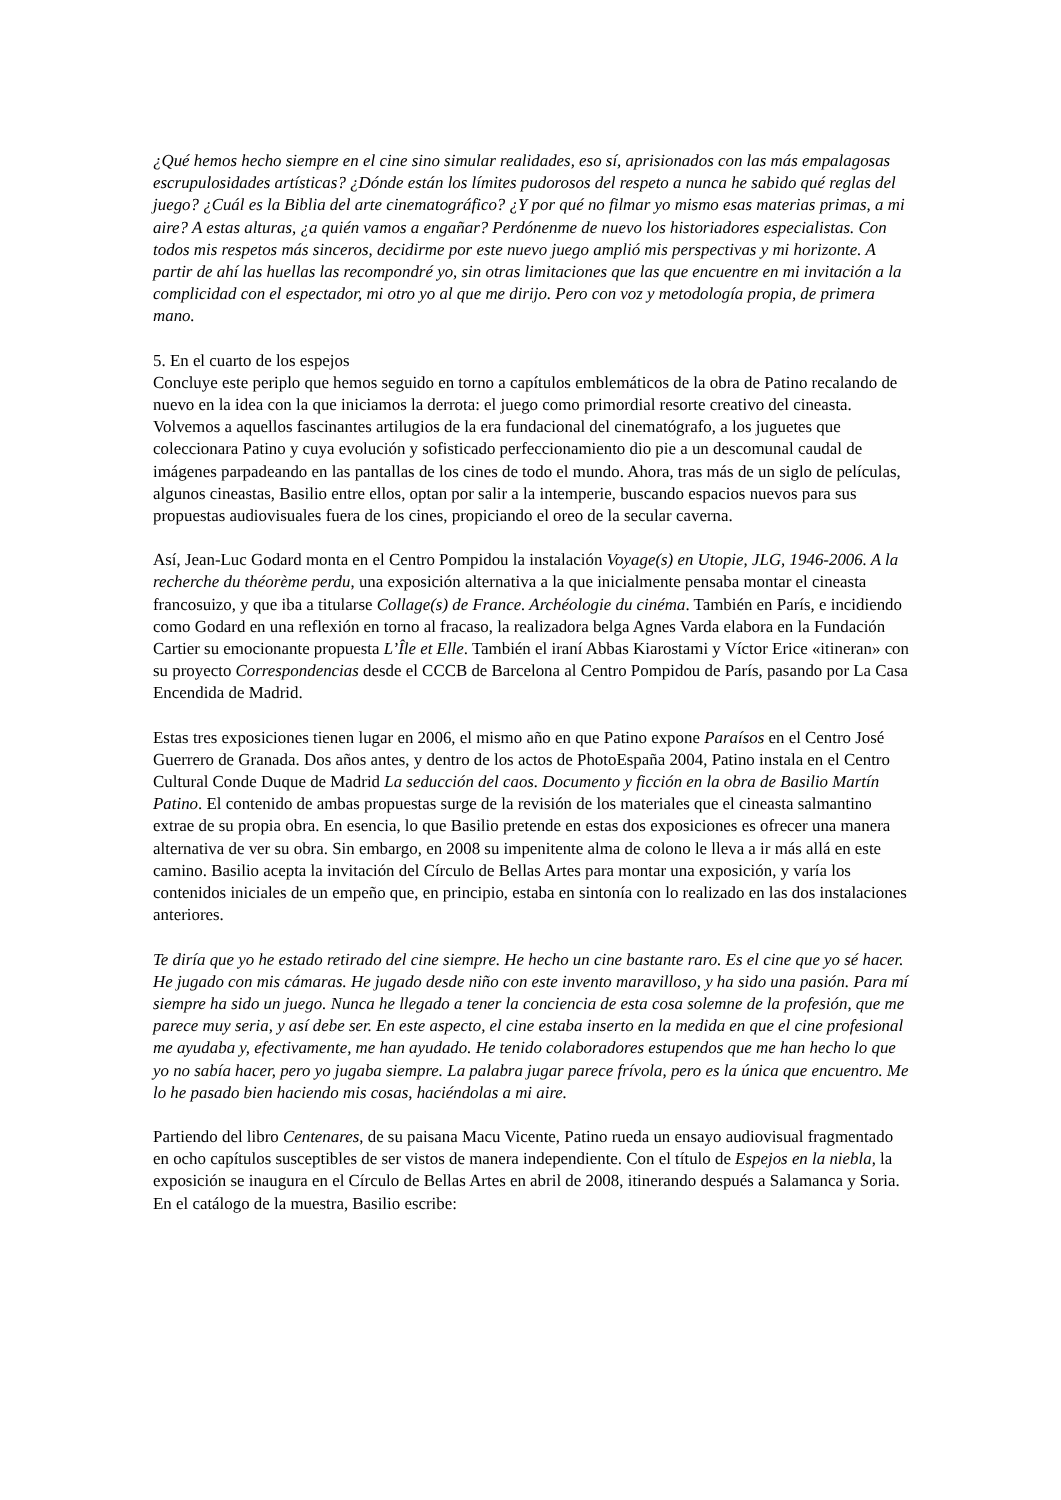¿Qué hemos hecho siempre en el cine sino simular realidades, eso sí, aprisionados con las más empalagosas escrupulosidades artísticas? ¿Dónde están los límites pudorosos del respeto a nunca he sabido qué reglas del juego? ¿Cuál es la Biblia del arte cinematográfico? ¿Y por qué no filmar yo mismo esas materias primas, a mi aire? A estas alturas, ¿a quién vamos a engañar? Perdónenme de nuevo los historiadores especialistas. Con todos mis respetos más sinceros, decidirme por este nuevo juego amplió mis perspectivas y mi horizonte. A partir de ahí las huellas las recompondré yo, sin otras limitaciones que las que encuentre en mi invitación a la complicidad con el espectador, mi otro yo al que me dirijo. Pero con voz y metodología propia, de primera mano.
5. En el cuarto de los espejos
Concluye este periplo que hemos seguido en torno a capítulos emblemáticos de la obra de Patino recalando de nuevo en la idea con la que iniciamos la derrota: el juego como primordial resorte creativo del cineasta. Volvemos a aquellos fascinantes artilugios de la era fundacional del cinematógrafo, a los juguetes que coleccionara Patino y cuya evolución y sofisticado perfeccionamiento dio pie a un descomunal caudal de imágenes parpadeando en las pantallas de los cines de todo el mundo. Ahora, tras más de un siglo de películas, algunos cineastas, Basilio entre ellos, optan por salir a la intemperie, buscando espacios nuevos para sus propuestas audiovisuales fuera de los cines, propiciando el oreo de la secular caverna.
Así, Jean-Luc Godard monta en el Centro Pompidou la instalación Voyage(s) en Utopie, JLG, 1946-2006. A la recherche du théorème perdu, una exposición alternativa a la que inicialmente pensaba montar el cineasta francosuizo, y que iba a titularse Collage(s) de France. Archéologie du cinéma. También en París, e incidiendo como Godard en una reflexión en torno al fracaso, la realizadora belga Agnes Varda elabora en la Fundación Cartier su emocionante propuesta L’Île et Elle. También el iraní Abbas Kiarostami y Víctor Erice «itineran» con su proyecto Correspondencias desde el CCCB de Barcelona al Centro Pompidou de París, pasando por La Casa Encendida de Madrid.
Estas tres exposiciones tienen lugar en 2006, el mismo año en que Patino expone Paraísos en el Centro José Guerrero de Granada. Dos años antes, y dentro de los actos de PhotoEspaña 2004, Patino instala en el Centro Cultural Conde Duque de Madrid La seducción del caos. Documento y ficción en la obra de Basilio Martín Patino. El contenido de ambas propuestas surge de la revisión de los materiales que el cineasta salmantino extrae de su propia obra. En esencia, lo que Basilio pretende en estas dos exposiciones es ofrecer una manera alternativa de ver su obra. Sin embargo, en 2008 su impenitente alma de colono le lleva a ir más allá en este camino. Basilio acepta la invitación del Círculo de Bellas Artes para montar una exposición, y varía los contenidos iniciales de un empeño que, en principio, estaba en sintonía con lo realizado en las dos instalaciones anteriores.
Te diría que yo he estado retirado del cine siempre. He hecho un cine bastante raro. Es el cine que yo sé hacer. He jugado con mis cámaras. He jugado desde niño con este invento maravilloso, y ha sido una pasión. Para mí siempre ha sido un juego. Nunca he llegado a tener la conciencia de esta cosa solemne de la profesión, que me parece muy seria, y así debe ser. En este aspecto, el cine estaba inserto en la medida en que el cine profesional me ayudaba y, efectivamente, me han ayudado. He tenido colaboradores estupendos que me han hecho lo que yo no sabía hacer, pero yo jugaba siempre. La palabra jugar parece frívola, pero es la única que encuentro. Me lo he pasado bien haciendo mis cosas, haciéndolas a mi aire.
Partiendo del libro Centenares, de su paisana Macu Vicente, Patino rueda un ensayo audiovisual fragmentado en ocho capítulos susceptibles de ser vistos de manera independiente. Con el título de Espejos en la niebla, la exposición se inaugura en el Círculo de Bellas Artes en abril de 2008, itinerando después a Salamanca y Soria. En el catálogo de la muestra, Basilio escribe: